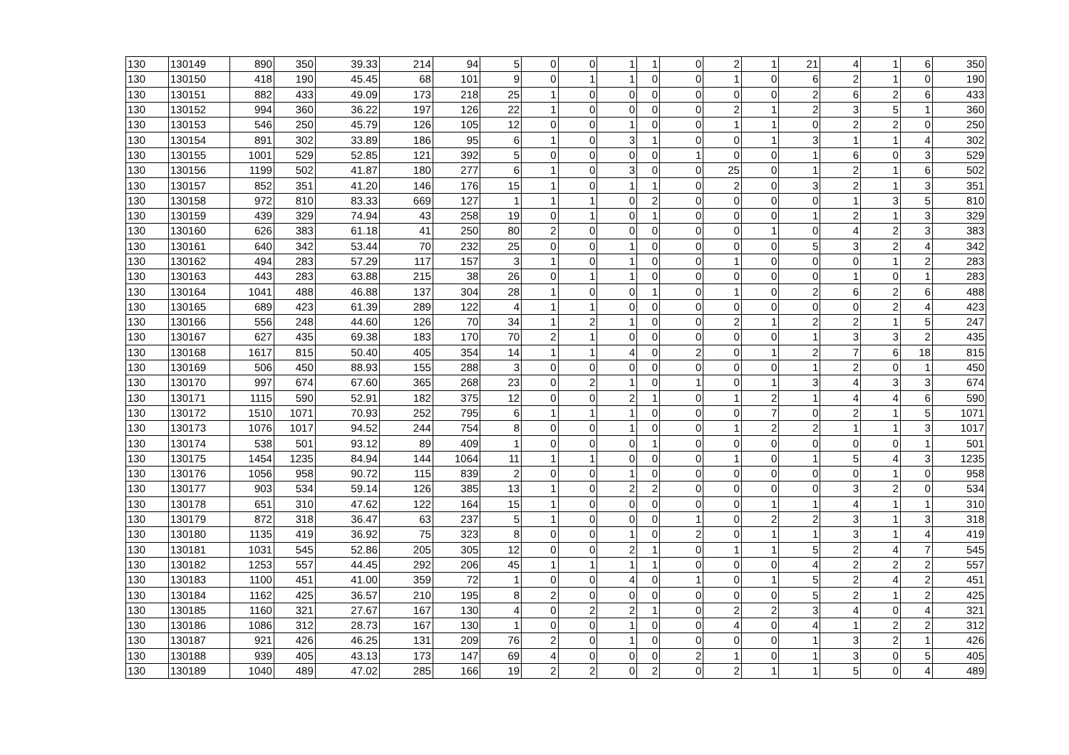| 130 | 130149 | 890 | 350 | 39.33 | 214 | 94 | 5 | 0 | 0 | 1 | 1 | 0 | 2 | 1 | 21 | 4 | 1 | 6 | 350 |
| 130 | 130150 | 418 | 190 | 45.45 | 68 | 101 | 9 | 0 | 1 | 1 | 0 | 0 | 1 | 0 | 6 | 2 | 1 | 0 | 190 |
| 130 | 130151 | 882 | 433 | 49.09 | 173 | 218 | 25 | 1 | 0 | 0 | 0 | 0 | 0 | 0 | 2 | 6 | 2 | 6 | 433 |
| 130 | 130152 | 994 | 360 | 36.22 | 197 | 126 | 22 | 1 | 0 | 0 | 0 | 0 | 2 | 1 | 2 | 3 | 5 | 1 | 360 |
| 130 | 130153 | 546 | 250 | 45.79 | 126 | 105 | 12 | 0 | 0 | 1 | 0 | 0 | 1 | 1 | 0 | 2 | 2 | 0 | 250 |
| 130 | 130154 | 891 | 302 | 33.89 | 186 | 95 | 6 | 1 | 0 | 3 | 1 | 0 | 0 | 1 | 3 | 1 | 1 | 4 | 302 |
| 130 | 130155 | 1001 | 529 | 52.85 | 121 | 392 | 5 | 0 | 0 | 0 | 0 | 1 | 0 | 0 | 1 | 6 | 0 | 3 | 529 |
| 130 | 130156 | 1199 | 502 | 41.87 | 180 | 277 | 6 | 1 | 0 | 3 | 0 | 0 | 25 | 0 | 1 | 2 | 1 | 6 | 502 |
| 130 | 130157 | 852 | 351 | 41.20 | 146 | 176 | 15 | 1 | 0 | 1 | 1 | 0 | 2 | 0 | 3 | 2 | 1 | 3 | 351 |
| 130 | 130158 | 972 | 810 | 83.33 | 669 | 127 | 1 | 1 | 1 | 0 | 2 | 0 | 0 | 0 | 0 | 1 | 3 | 5 | 810 |
| 130 | 130159 | 439 | 329 | 74.94 | 43 | 258 | 19 | 0 | 1 | 0 | 1 | 0 | 0 | 0 | 1 | 2 | 1 | 3 | 329 |
| 130 | 130160 | 626 | 383 | 61.18 | 41 | 250 | 80 | 2 | 0 | 0 | 0 | 0 | 0 | 1 | 0 | 4 | 2 | 3 | 383 |
| 130 | 130161 | 640 | 342 | 53.44 | 70 | 232 | 25 | 0 | 0 | 1 | 0 | 0 | 0 | 0 | 5 | 3 | 2 | 4 | 342 |
| 130 | 130162 | 494 | 283 | 57.29 | 117 | 157 | 3 | 1 | 0 | 1 | 0 | 0 | 1 | 0 | 0 | 0 | 1 | 2 | 283 |
| 130 | 130163 | 443 | 283 | 63.88 | 215 | 38 | 26 | 0 | 1 | 1 | 0 | 0 | 0 | 0 | 0 | 1 | 0 | 1 | 283 |
| 130 | 130164 | 1041 | 488 | 46.88 | 137 | 304 | 28 | 1 | 0 | 0 | 1 | 0 | 1 | 0 | 2 | 6 | 2 | 6 | 488 |
| 130 | 130165 | 689 | 423 | 61.39 | 289 | 122 | 4 | 1 | 1 | 0 | 0 | 0 | 0 | 0 | 0 | 0 | 2 | 4 | 423 |
| 130 | 130166 | 556 | 248 | 44.60 | 126 | 70 | 34 | 1 | 2 | 1 | 0 | 0 | 2 | 1 | 2 | 2 | 1 | 5 | 247 |
| 130 | 130167 | 627 | 435 | 69.38 | 183 | 170 | 70 | 2 | 1 | 0 | 0 | 0 | 0 | 0 | 1 | 3 | 3 | 2 | 435 |
| 130 | 130168 | 1617 | 815 | 50.40 | 405 | 354 | 14 | 1 | 1 | 4 | 0 | 2 | 0 | 1 | 2 | 7 | 6 | 18 | 815 |
| 130 | 130169 | 506 | 450 | 88.93 | 155 | 288 | 3 | 0 | 0 | 0 | 0 | 0 | 0 | 0 | 1 | 2 | 0 | 1 | 450 |
| 130 | 130170 | 997 | 674 | 67.60 | 365 | 268 | 23 | 0 | 2 | 1 | 0 | 1 | 0 | 1 | 3 | 4 | 3 | 3 | 674 |
| 130 | 130171 | 1115 | 590 | 52.91 | 182 | 375 | 12 | 0 | 0 | 2 | 1 | 0 | 1 | 2 | 1 | 4 | 4 | 6 | 590 |
| 130 | 130172 | 1510 | 1071 | 70.93 | 252 | 795 | 6 | 1 | 1 | 1 | 0 | 0 | 0 | 7 | 0 | 2 | 1 | 5 | 1071 |
| 130 | 130173 | 1076 | 1017 | 94.52 | 244 | 754 | 8 | 0 | 0 | 1 | 0 | 0 | 1 | 2 | 2 | 1 | 1 | 3 | 1017 |
| 130 | 130174 | 538 | 501 | 93.12 | 89 | 409 | 1 | 0 | 0 | 0 | 1 | 0 | 0 | 0 | 0 | 0 | 0 | 1 | 501 |
| 130 | 130175 | 1454 | 1235 | 84.94 | 144 | 1064 | 11 | 1 | 1 | 0 | 0 | 0 | 1 | 0 | 1 | 5 | 4 | 3 | 1235 |
| 130 | 130176 | 1056 | 958 | 90.72 | 115 | 839 | 2 | 0 | 0 | 1 | 0 | 0 | 0 | 0 | 0 | 0 | 1 | 0 | 958 |
| 130 | 130177 | 903 | 534 | 59.14 | 126 | 385 | 13 | 1 | 0 | 2 | 2 | 0 | 0 | 0 | 0 | 3 | 2 | 0 | 534 |
| 130 | 130178 | 651 | 310 | 47.62 | 122 | 164 | 15 | 1 | 0 | 0 | 0 | 0 | 0 | 1 | 1 | 4 | 1 | 1 | 310 |
| 130 | 130179 | 872 | 318 | 36.47 | 63 | 237 | 5 | 1 | 0 | 0 | 0 | 1 | 0 | 2 | 2 | 3 | 1 | 3 | 318 |
| 130 | 130180 | 1135 | 419 | 36.92 | 75 | 323 | 8 | 0 | 0 | 1 | 0 | 2 | 0 | 1 | 1 | 3 | 1 | 4 | 419 |
| 130 | 130181 | 1031 | 545 | 52.86 | 205 | 305 | 12 | 0 | 0 | 2 | 1 | 0 | 1 | 1 | 5 | 2 | 4 | 7 | 545 |
| 130 | 130182 | 1253 | 557 | 44.45 | 292 | 206 | 45 | 1 | 1 | 1 | 1 | 0 | 0 | 0 | 4 | 2 | 2 | 2 | 557 |
| 130 | 130183 | 1100 | 451 | 41.00 | 359 | 72 | 1 | 0 | 0 | 4 | 0 | 1 | 0 | 1 | 5 | 2 | 4 | 2 | 451 |
| 130 | 130184 | 1162 | 425 | 36.57 | 210 | 195 | 8 | 2 | 0 | 0 | 0 | 0 | 0 | 0 | 5 | 2 | 1 | 2 | 425 |
| 130 | 130185 | 1160 | 321 | 27.67 | 167 | 130 | 4 | 0 | 2 | 2 | 1 | 0 | 2 | 2 | 3 | 4 | 0 | 4 | 321 |
| 130 | 130186 | 1086 | 312 | 28.73 | 167 | 130 | 1 | 0 | 0 | 1 | 0 | 0 | 4 | 0 | 4 | 1 | 2 | 2 | 312 |
| 130 | 130187 | 921 | 426 | 46.25 | 131 | 209 | 76 | 2 | 0 | 1 | 0 | 0 | 0 | 0 | 1 | 3 | 2 | 1 | 426 |
| 130 | 130188 | 939 | 405 | 43.13 | 173 | 147 | 69 | 4 | 0 | 0 | 0 | 2 | 1 | 0 | 1 | 3 | 0 | 5 | 405 |
| 130 | 130189 | 1040 | 489 | 47.02 | 285 | 166 | 19 | 2 | 2 | 0 | 2 | 0 | 2 | 1 | 1 | 5 | 0 | 4 | 489 |